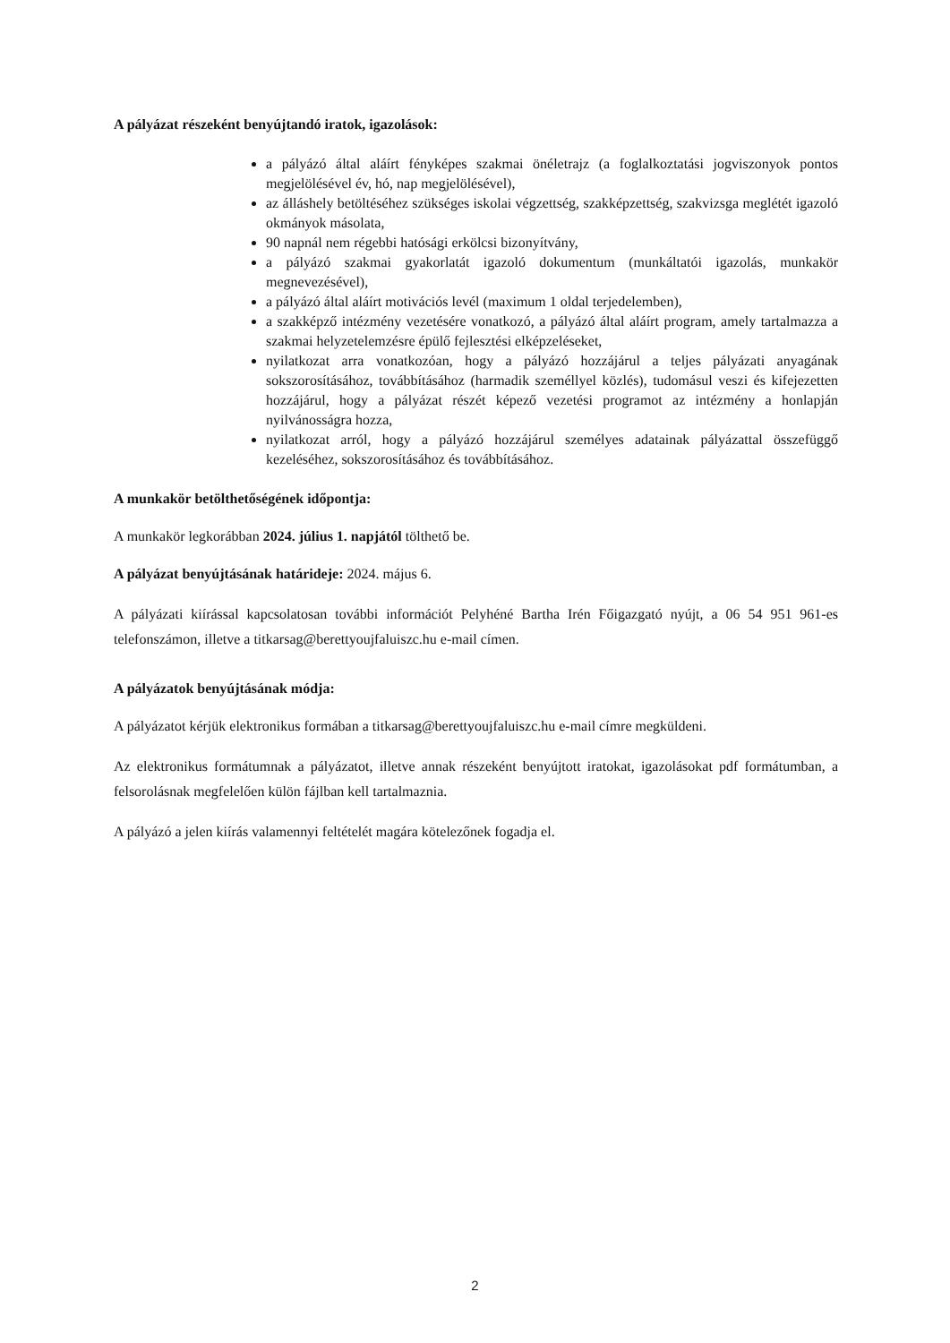A pályázat részeként benyújtandó iratok, igazolások:
a pályázó által aláírt fényképes szakmai önéletrajz (a foglalkoztatási jogviszonyok pontos megjelölésével év, hó, nap megjelölésével),
az álláshely betöltéséhez szükséges iskolai végzettség, szakképzettség, szakvizsga meglétét igazoló okmányok másolata,
90 napnál nem régebbi hatósági erkölcsi bizonyítvány,
a pályázó szakmai gyakorlatát igazoló dokumentum (munkáltatói igazolás, munkakör megnevezésével),
a pályázó által aláírt motivációs levél (maximum 1 oldal terjedelemben),
a szakképző intézmény vezetésére vonatkozó, a pályázó által aláírt program, amely tartalmazza a szakmai helyzetelemzésre épülő fejlesztési elképzeléseket,
nyilatkozat arra vonatkozóan, hogy a pályázó hozzájárul a teljes pályázati anyagának sokszorosításához, továbbításához (harmadik személlyel közlés), tudomásul veszi és kifejezetten hozzájárul, hogy a pályázat részét képező vezetési programot az intézmény a honlapján nyilvánosságra hozza,
nyilatkozat arról, hogy a pályázó hozzájárul személyes adatainak pályázattal összefüggő kezeléséhez, sokszorosításához és továbbításához.
A munkakör betölthetőségének időpontja:
A munkakör legkorábban 2024. július 1. napjától tölthető be.
A pályázat benyújtásának határideje: 2024. május 6.
A pályázati kiírással kapcsolatosan további információt Pelyhéné Bartha Irén Főigazgató nyújt, a 06 54 951 961-es telefonszámon, illetve a titkarsag@berettyoujfaluiszc.hu e-mail címen.
A pályázatok benyújtásának módja:
A pályázatot kérjük elektronikus formában a titkarsag@berettyoujfaluiszc.hu e-mail címre megküldeni.
Az elektronikus formátumnak a pályázatot, illetve annak részeként benyújtott iratokat, igazolásokat pdf formátumban, a felsorolásnak megfelelően külön fájlban kell tartalmaznia.
A pályázó a jelen kiírás valamennyi feltételét magára kötelezőnek fogadja el.
2